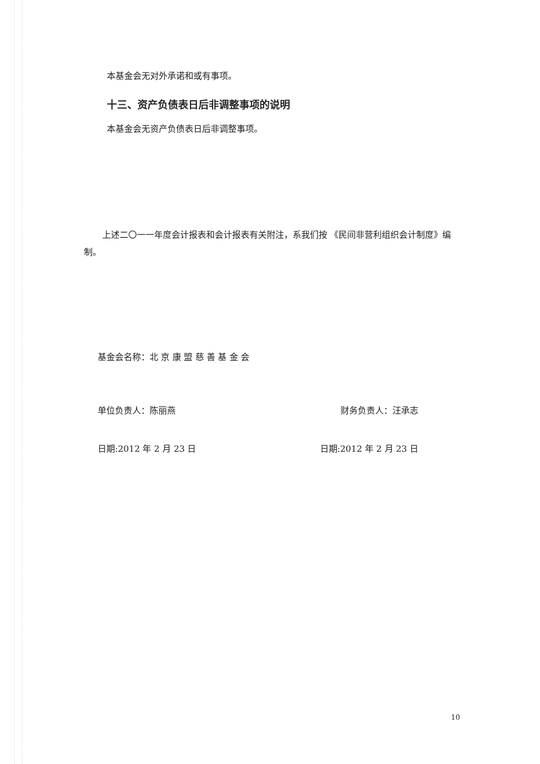本基金会无对外承诺和或有事项。
十三、资产负债表日后非调整事项的说明
本基金会无资产负债表日后非调整事项。
上述二〇一一年度会计报表和会计报表有关附注，系我们按 《民间非营利组织会计制度》编制。
基金会名称：北 京 康 盟 慈 善 基 金 会
单位负责人：陈丽燕 财务负责人：汪承志
日期:2012 年 2 月 23 日 日期:2012 年 2 月 23 日
10